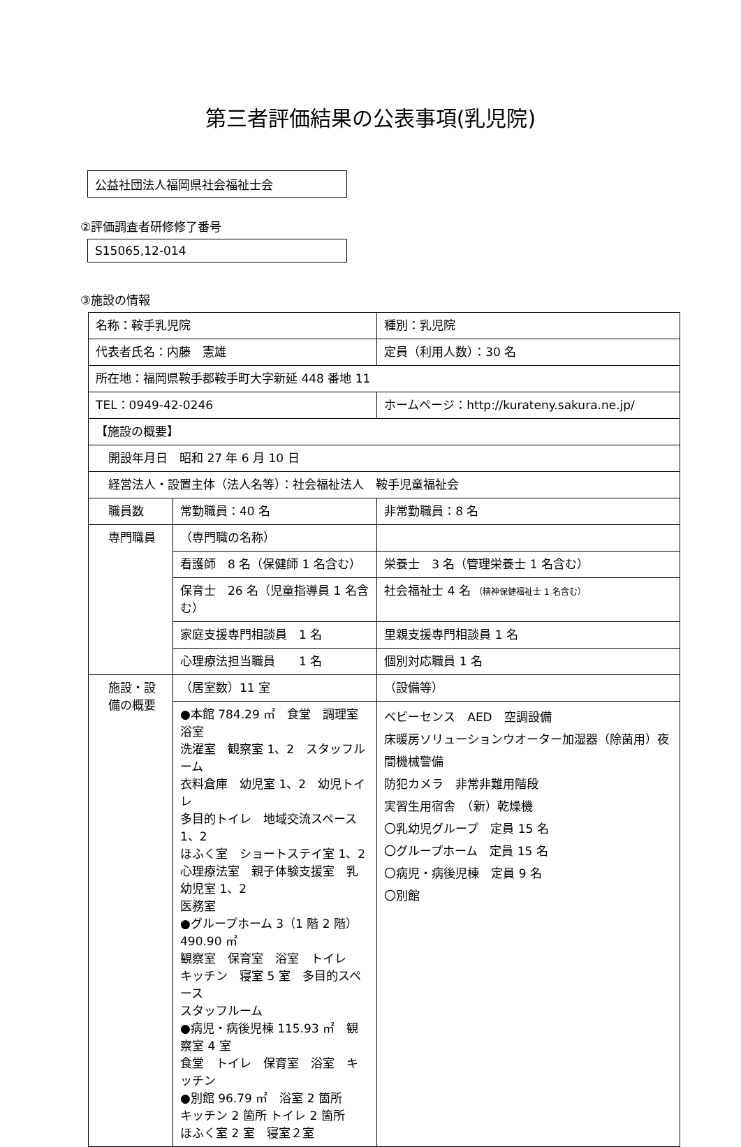第三者評価結果の公表事項(乳児院)
公益社団法人福岡県社会福祉士会
②評価調査者研修修了番号
S15065,12-014
③施設の情報
| 名称：鞍手乳児院 | | 種別：乳児院 | |
| 代表者氏名：内藤 憲雄 | | 定員（利用人数）：30 名 | |
| 所在地：福岡県鞍手郡鞍手町大字新延 448 番地 11 | | | |
| TEL：0949-42-0246 | | ホームページ：http://kurateny.sakura.ne.jp/ | |
| 【施設の概要】 | | | |
| 開設年月日 昭和 27 年 6 月 10 日 | | | |
| 経営法人・設置主体（法人名等）：社会福祉法人 鞍手児童福祉会 | | | |
| 職員数 | 常勤職員：40 名 | | 非常勤職員：8 名 |
| 専門職員 | （専門職の名称） | | |
| | 看護師 8 名（保健師 1 名含む） | | 栄養士 3 名（管理栄養士 1 名含む） |
| | 保育士 26 名（児童指導員 1 名含む） | | 社会福祉士 4 名 （精神保健福祉士 1 名含む） |
| | 家庭支援専門相談員 1 名 | | 里親支援専門相談員 1 名 |
| | 心理療法担当職員 1 名 | | 個別対応職員 1 名 |
| 施設・設 備の概要 | （居室数）11 室 | | （設備等） |
| | ●本館 784.29 ㎡ 食堂 調理室 浴室 洗濯室 観察室 1、2 スタッフルーム 衣料倉庫 幼児室 1、2 幼児トイレ 多目的トイレ 地域交流スペース 1、2 ほふく室 ショートステイ室 1、2 心理療法室 親子体験支援室 乳幼児室 1、2 医務室 ●グループホーム 3（1 階 2 階）490.90 ㎡ 観察室 保育室 浴室 トイレ キッチン 寝室 5 室 多目的スペース スタッフルーム ●病児・病後児棟 115.93 ㎡ 観察室 4 室 食堂 トイレ 保育室 浴室 キッチン ●別館 96.79 ㎡ 浴室 2 箇所 キッチン 2 箇所 トイレ 2 箇所 ほふく室 2 室 寝室２室 | | ベビーセンス AED 空調設備 床暖房ソリューションウオーター加湿器（除菌用）夜間機械警備 防犯カメラ 非常非難用階段 実習生用宿舎 （新）乾燥機 〇乳幼児グループ 定員 15 名 〇グループホーム 定員 15 名 〇病児・病後児棟 定員 9 名 〇別館 |